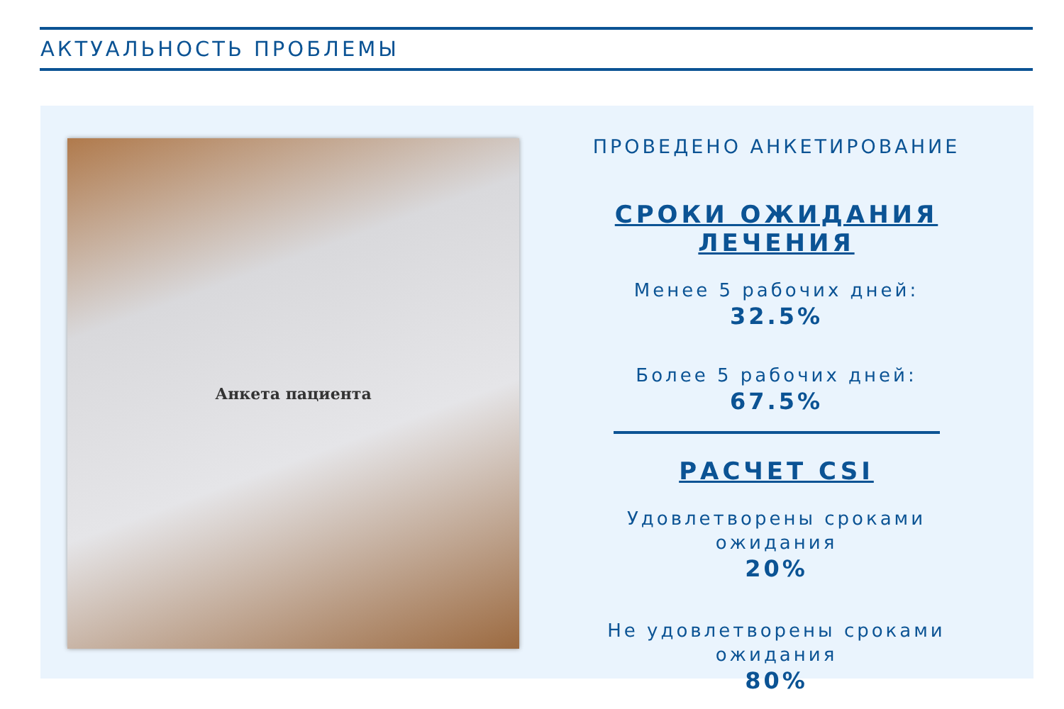АКТУАЛЬНОСТЬ ПРОБЛЕМЫ
Анкета пациента
ПРОВЕДЕНО АНКЕТИРОВАНИЕ
СРОКИ ОЖИДАНИЯ
ЛЕЧЕНИЯ
Менее 5 рабочих дней:
32.5%
Более 5 рабочих дней:
67.5%
РАСЧЕТ CSI
Удовлетворены сроками
ожидания
20%
Не удовлетворены сроками
ожидания
80%